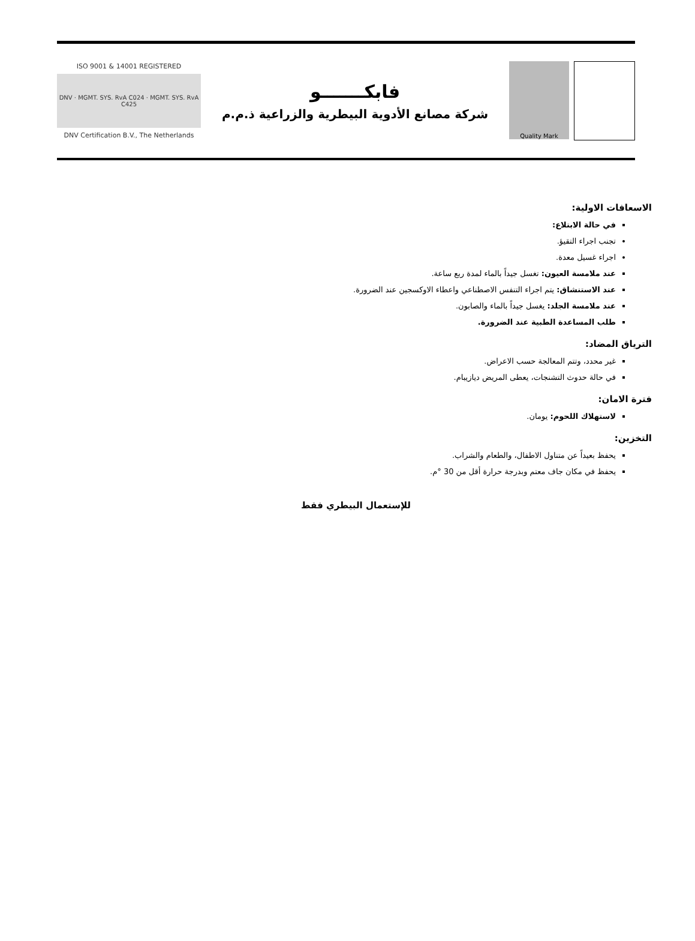ISO 9001 & 14001 REGISTERED
DNV · MGMT. SYS. RvA C024 · MGMT. SYS. RvA C425
DNV Certification B.V., The Netherlands
فابكـــــــو
شركة مصانع الأدوية البيطرية والزراعية ذ.م.م
Quality Mark
الاسعافات الاولية:
في حالة الابتلاع:
تجنب اجراء التقيؤ.
اجراء غسيل معدة.
عند ملامسة العيون: تغسل جيداً بالماء لمدة ربع ساعة.
عند الاستنشاق: يتم اجراء التنفس الاصطناعي واعطاء الاوكسجين عند الضرورة.
عند ملامسة الجلد: يغسل جيداً بالماء والصابون.
طلب المساعدة الطبية عند الضرورة.
الترياق المضاد:
غير محدد، وتتم المعالجة حسب الاعراض.
في حالة حدوث التشنجات، يعطى المريض ديازيبام.
فترة الامان:
لاستهلاك اللحوم: يومان.
التخزين:
يحفظ بعيداً عن متناول الاطفال، والطعام والشراب.
يحفظ في مكان جاف معتم وبدرجة حرارة أقل من 30 °م.
للإستعمال البيطري فقط